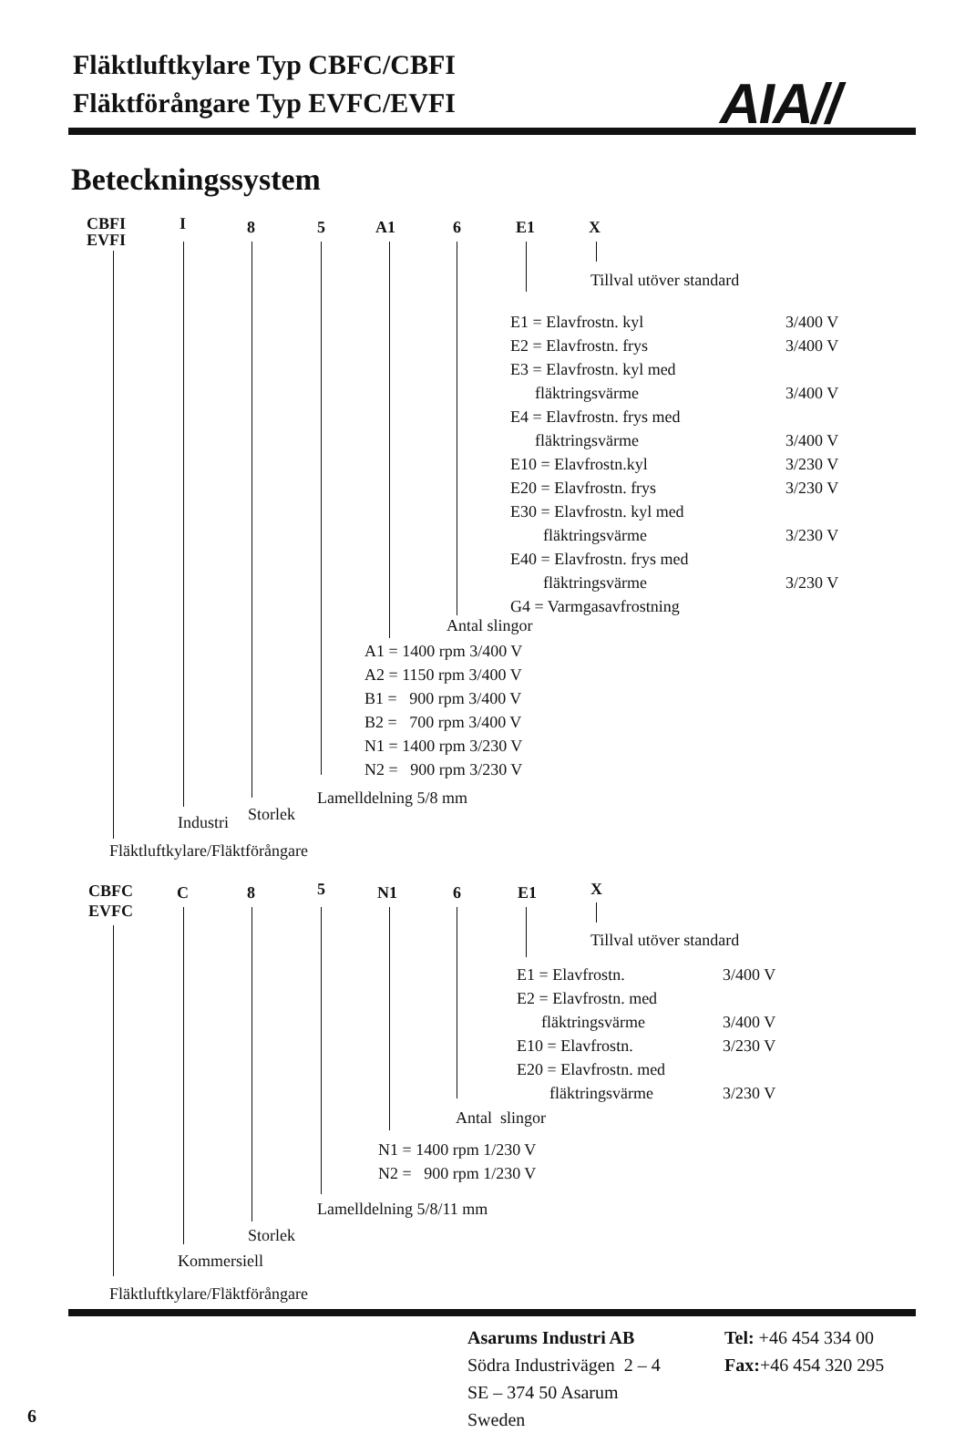Fläktluftkylare Typ CBFC/CBFI
Fläktförångare Typ EVFC/EVFI
AIA//
Beteckningssystem
CBFI
EVFI
I 8 5 A1 6 E1 X
Tillval utöver standard
E1 = Elavfrostn. kyl
E2 = Elavfrostn. frys
E3 = Elavfrostn. kyl med
fläktringsvärme
E4 = Elavfrostn. frys med
fläktringsvärme
E10 = Elavfrostn.kyl
E20 = Elavfrostn. frys
E30 = Elavfrostn. kyl med
fläktringsvärme
E40 = Elavfrostn. frys med
fläktringsvärme
G4 = Varmgasavfrostning
3/400 V
3/400 V
3/400 V
3/400 V
3/230 V
3/230 V
3/230 V
3/230 V
Antal slingor
A1 = 1400 rpm 3/400 V
A2 = 1150 rpm 3/400 V
B1 = 900 rpm 3/400 V
B2 = 700 rpm 3/400 V
N1 = 1400 rpm 3/230 V
N2 = 900 rpm 3/230 V
Lamelldelning 5/8 mm
Storlek
Industri
Fläktluftkylare/Fläktförångare
CBFC
EVFC
C 8 5 N1 6 E1 X
Tillval utöver standard
E1 = Elavfrostn.
E2 = Elavfrostn. med
fläktringsvärme
E10 = Elavfrostn.
E20 = Elavfrostn. med
fläktringsvärme
3/400 V
3/400 V
3/230 V
3/230 V
Antal slingor
N1 = 1400 rpm 1/230 V
N2 = 900 rpm 1/230 V
Lamelldelning 5/8/11 mm
Storlek
Kommersiell
Fläktluftkylare/Fläktförångare
Asarums Industri AB
Södra Industrivägen 2 – 4
SE – 374 50 Asarum
Sweden
Tel: +46 454 334 00
Fax:+46 454 320 295
6